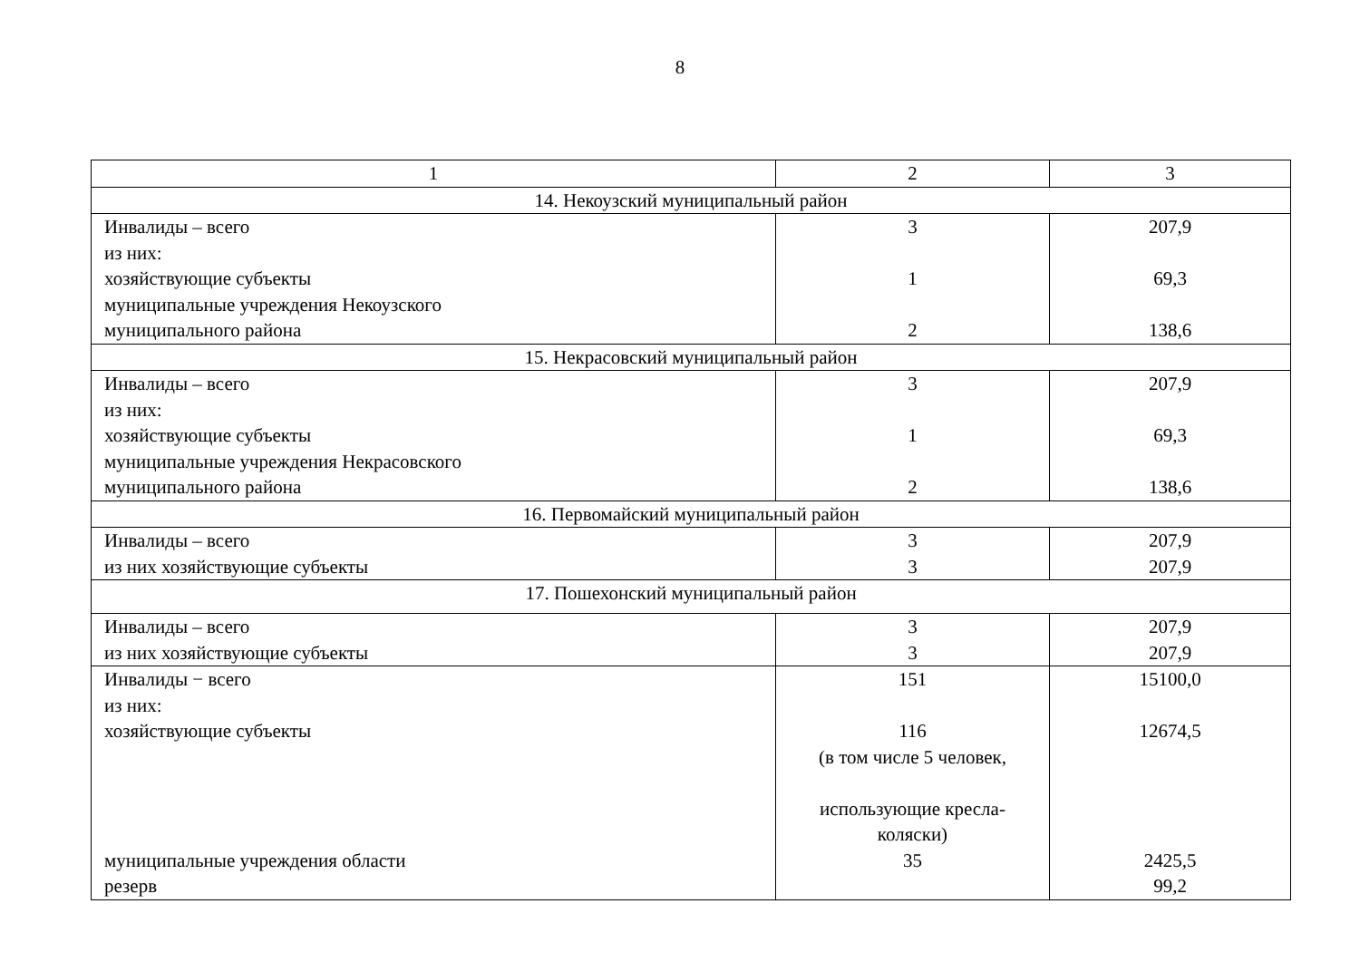8
| 1 | 2 | 3 |
| 14. Некоузский муниципальный район | | |
| Инвалиды – всего из них: хозяйствующие субъекты муниципальные учреждения Некоузского муниципального района | 3 1 2 | 207,9 69,3 138,6 |
| 15. Некрасовский муниципальный район | | |
| Инвалиды – всего из них: хозяйствующие субъекты муниципальные учреждения Некрасовского муниципального района | 3 1 2 | 207,9 69,3 138,6 |
| 16. Первомайский муниципальный район | | |
| Инвалиды – всего из них хозяйствующие субъекты | 3 3 | 207,9 207,9 |
| 17. Пошехонский муниципальный район | | |
| Инвалиды – всего из них хозяйствующие субъекты | 3 3 | 207,9 207,9 |
| Инвалиды − всего из них: хозяйствующие субъекты муниципальные учреждения области резерв | 151 116 (в том числе 5 человек, использующие кресла- коляски) 35 | 15100,0 12674,5 2425,5 99,2 |